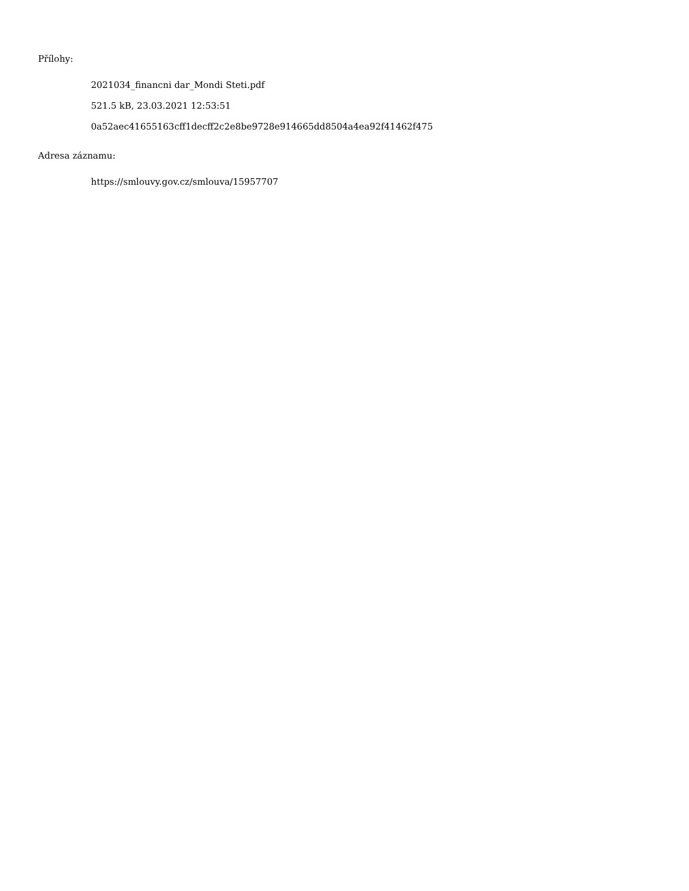Přílohy:
2021034_financni dar_Mondi Steti.pdf
521.5 kB, 23.03.2021 12:53:51
0a52aec41655163cff1decff2c2e8be9728e914665dd8504a4ea92f41462f475
Adresa záznamu:
https://smlouvy.gov.cz/smlouva/15957707